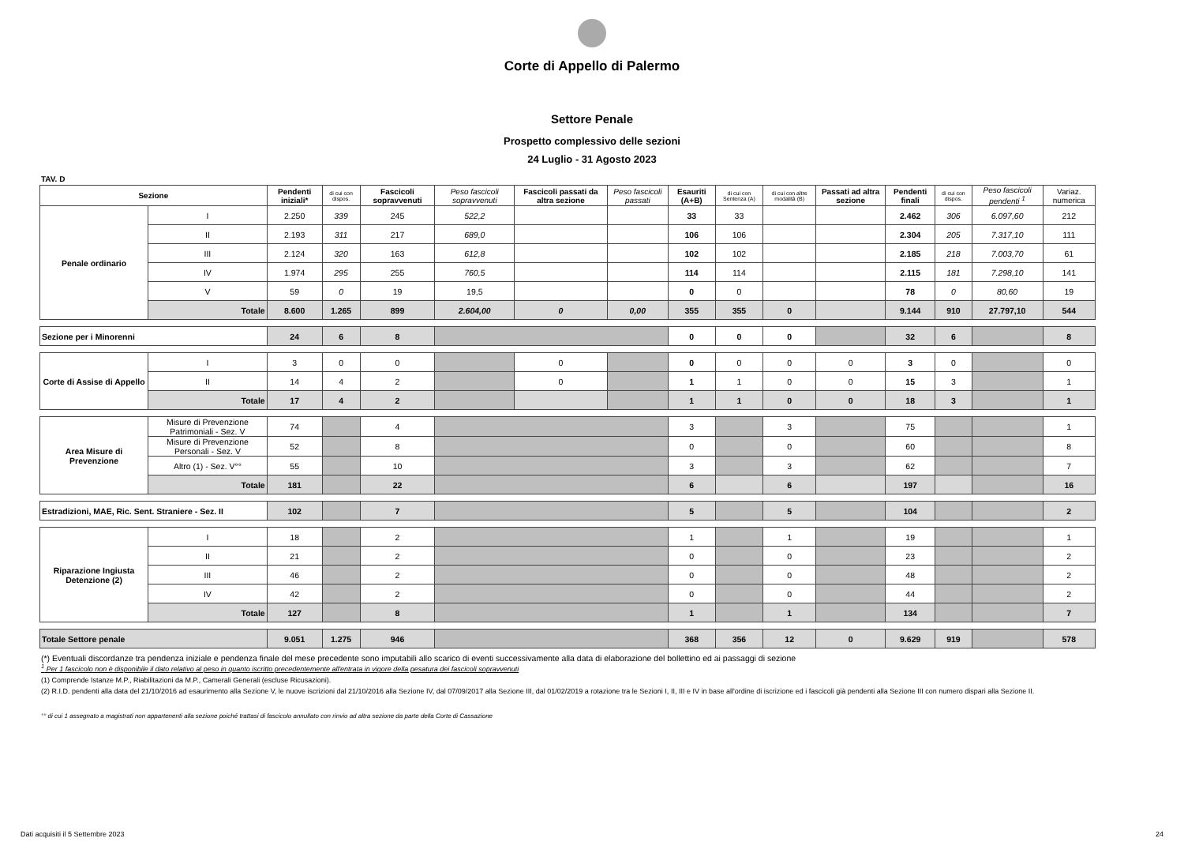Corte di Appello di Palermo
Settore Penale
Prospetto complessivo delle sezioni
24 Luglio - 31 Agosto 2023
TAV. D
| Sezione | | Pendenti iniziali* | di cui con dispos. | Fascicoli sopravvenuti | Peso fascicoli sopravvenuti | Fascicoli passati da altra sezione | Peso fascicoli passati | Esauriti (A+B) | di cui con Sentenza (A) | di cui con altre modalità (B) | Passati ad altra sezione | Pendenti finali | di cui con dispos. | Peso fascicoli pendenti <sup>1</sup> | Variaz. numerica |
| --- | --- | --- | --- | --- | --- | --- | --- | --- | --- | --- | --- | --- | --- | --- | --- |
| Penale ordinario | I | 2.250 | 339 | 245 | 522,2 | | | 33 | 33 | | | 2.462 | 306 | 6.097,60 | 212 |
| | II | 2.193 | 311 | 217 | 689,0 | | | 106 | 106 | | | 2.304 | 205 | 7.317,10 | 111 |
| | III | 2.124 | 320 | 163 | 612,8 | | | 102 | 102 | | | 2.185 | 218 | 7.003,70 | 61 |
| | IV | 1.974 | 295 | 255 | 760,5 | | | 114 | 114 | | | 2.115 | 181 | 7.298,10 | 141 |
| | V | 59 | 0 | 19 | 19,5 | | | 0 | 0 | | | 78 | 0 | 80,60 | 19 |
| | Totale | 8.600 | 1.265 | 899 | 2.604,00 | 0 | 0,00 | 355 | 355 | 0 | | 9.144 | 910 | 27.797,10 | 544 |
| Sezione per i Minorenni | | 24 | 6 | 8 | | | | 0 | 0 | 0 | | 32 | 6 | | 8 |
| Corte di Assise di Appello | I | 3 | 0 | 0 | | 0 | | 0 | 0 | 0 | 0 | 3 | 0 | | 0 |
| | II | 14 | 4 | 2 | | 0 | | 1 | 1 | 0 | 0 | 15 | 3 | | 1 |
| | Totale | 17 | 4 | 2 | | | | 1 | 1 | 0 | 0 | 18 | 3 | | 1 |
| Area Misure di Prevenzione | Misure di Prevenzione Patrimoniali - Sez. V | 74 | | 4 | | | | 3 | | 3 | | 75 | | | 1 |
| | Misure di Prevenzione Personali - Sez. V | 52 | | 8 | | | | 0 | | 0 | | 60 | | | 8 |
| | Altro (1) - Sez. V°° | 55 | | 10 | | | | 3 | | 3 | | 62 | | | 7 |
| | Totale | 181 | | 22 | | | | 6 | | 6 | | 197 | | | 16 |
| Estradizioni, MAE, Ric. Sent. Straniere - Sez. II | | 102 | | 7 | | | | 5 | | 5 | | 104 | | | 2 |
| Riparazione Ingiusta Detenzione (2) | I | 18 | | 2 | | | | 1 | | 1 | | 19 | | | 1 |
| | II | 21 | | 2 | | | | 0 | | 0 | | 23 | | | 2 |
| | III | 46 | | 2 | | | | 0 | | 0 | | 48 | | | 2 |
| | IV | 42 | | 2 | | | | 0 | | 0 | | 44 | | | 2 |
| | Totale | 127 | | 8 | | | | 1 | | 1 | | 134 | | | 7 |
| Totale Settore penale | | 9.051 | 1.275 | 946 | | | | 368 | 356 | 12 | 0 | 9.629 | 919 | | 578 |
(*) Eventuali discordanze tra pendenza iniziale e pendenza finale del mese precedente sono imputabili allo scarico di eventi successivamente alla data di elaborazione del bollettino ed ai passaggi di sezione
<sup>1</sup> Per 1 fascicolo non è disponibile il dato relativo al peso in quanto iscritto precedentemente all'entrata in vigore della pesatura dei fascicoli sopravvenuti
(1) Comprende Istanze M.P., Riabilitazioni da M.P., Camerali Generali (escluse Ricusazioni).
(2) R.I.D. pendenti alla data del 21/10/2016 ad esaurimento alla Sezione V, le nuove iscrizioni dal 21/10/2016 alla Sezione IV, dal 07/09/2017 alla Sezione III, dal 01/02/2019 a rotazione tra le Sezioni I, II, III e IV in base all'ordine di iscrizione ed i fascicoli già pendenti alla Sezione III con numero dispari alla Sezione II.
°° di cui 1 assegnato a magistrati non appartenenti alla sezione poiché trattasi di fascicolo annullato con rinvio ad altra sezione da parte della Corte di Cassazione
Dati acquisiti il 5 Settembre 2023 24